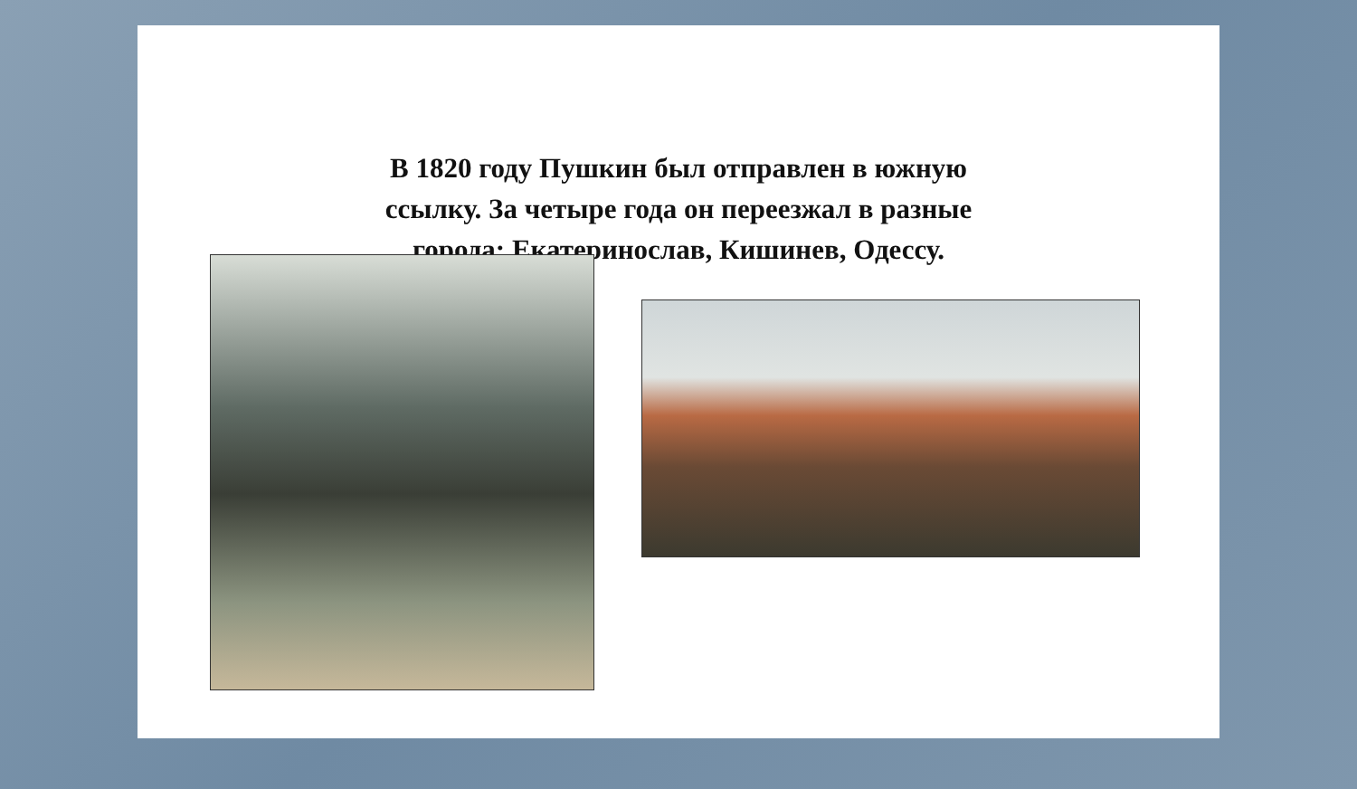В 1820 году Пушкин был отправлен в южную
ссылку. За четыре года он переезжал в разные
города: Екатеринослав, Кишинев, Одессу.